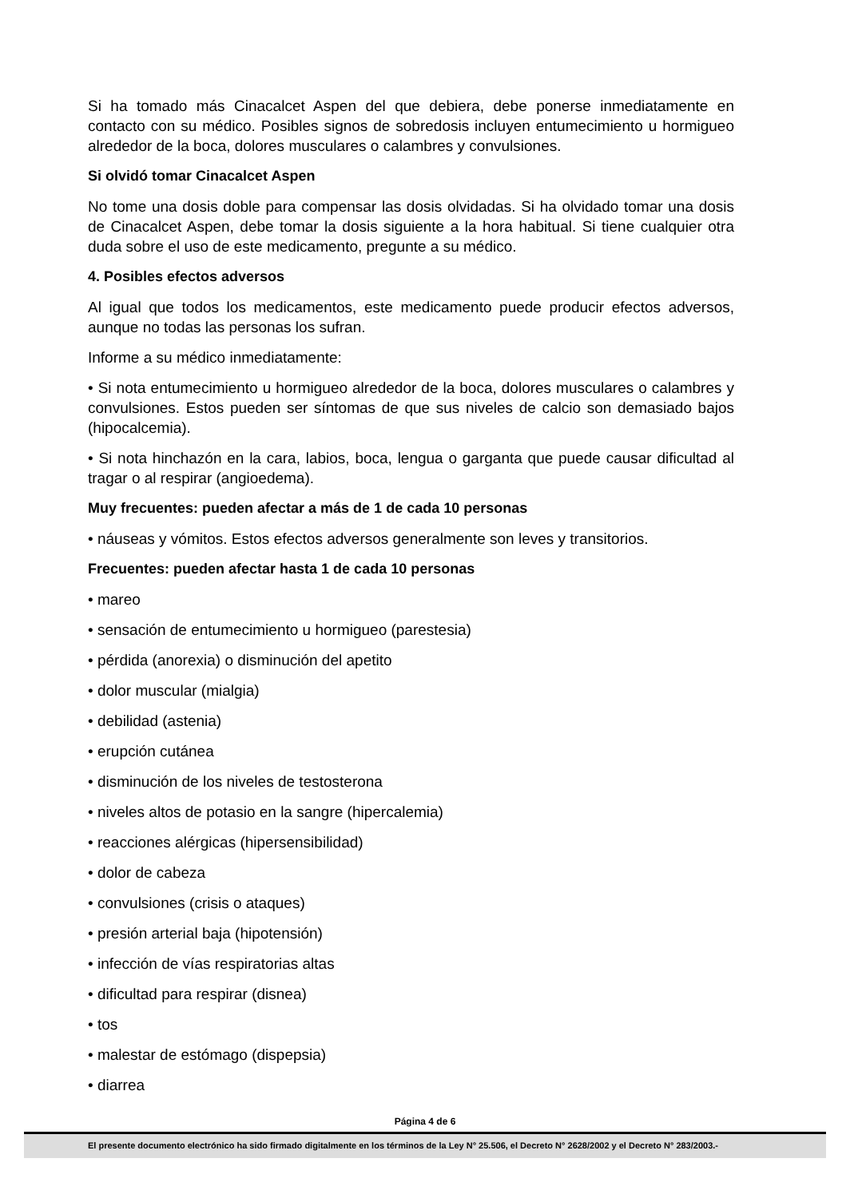Si ha tomado más Cinacalcet Aspen del que debiera, debe ponerse inmediatamente en contacto con su médico. Posibles signos de sobredosis incluyen entumecimiento u hormigueo alrededor de la boca, dolores musculares o calambres y convulsiones.
Si olvidó tomar Cinacalcet Aspen
No tome una dosis doble para compensar las dosis olvidadas. Si ha olvidado tomar una dosis de Cinacalcet Aspen, debe tomar la dosis siguiente a la hora habitual. Si tiene cualquier otra duda sobre el uso de este medicamento, pregunte a su médico.
4. Posibles efectos adversos
Al igual que todos los medicamentos, este medicamento puede producir efectos adversos, aunque no todas las personas los sufran.
Informe a su médico inmediatamente:
• Si nota entumecimiento u hormigueo alrededor de la boca, dolores musculares o calambres y convulsiones. Estos pueden ser síntomas de que sus niveles de calcio son demasiado bajos (hipocalcemia).
• Si nota hinchazón en la cara, labios, boca, lengua o garganta que puede causar dificultad al tragar o al respirar (angioedema).
Muy frecuentes: pueden afectar a más de 1 de cada 10 personas
• náuseas y vómitos. Estos efectos adversos generalmente son leves y transitorios.
Frecuentes: pueden afectar hasta 1 de cada 10 personas
• mareo
• sensación de entumecimiento u hormigueo (parestesia)
• pérdida (anorexia) o disminución del apetito
• dolor muscular (mialgia)
• debilidad (astenia)
• erupción cutánea
• disminución de los niveles de testosterona
• niveles altos de potasio en la sangre (hipercalemia)
• reacciones alérgicas (hipersensibilidad)
• dolor de cabeza
• convulsiones (crisis o ataques)
• presión arterial baja (hipotensión)
• infección de vías respiratorias altas
• dificultad para respirar (disnea)
• tos
• malestar de estómago (dispepsia)
• diarrea
Página 4 de 6
El presente documento electrónico ha sido firmado digitalmente en los términos de la Ley N° 25.506, el Decreto N° 2628/2002 y el Decreto N° 283/2003.-